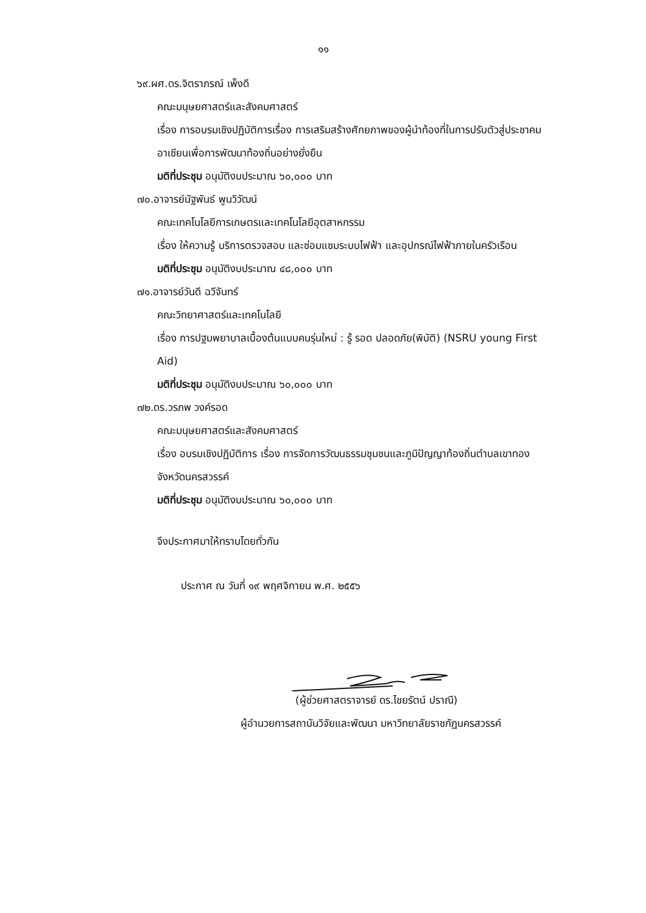๑๑
๖๙.ผศ.ดร.จิตราภรณ์ เพ็งดี
คณะมนุษยศาสตร์และสังคมศาสตร์
เรื่อง การอบรมเชิงปฏิบัติการเรื่อง การเสริมสร้างศักยภาพของผู้นำท้องที่ในการปรับตัวสู่ประชาคมอาเซียนเพื่อการพัฒนาท้องถิ่นอย่างยั่งยืน
มติที่ประชุม อนุมัติงบประมาณ ๖๐,๐๐๐ บาท
๗๐.อาจารย์นัฐพันธ์ พูนวิวัฒน์
คณะเทคโนโลยีการเกษตรและเทคโนโลยีอุตสาหกรรม
เรื่อง ให้ความรู้ บริการตรวจสอบ และซ่อมแซมระบบไฟฟ้า และอุปกรณ์ไฟฟ้าภายในครัวเรือน
มติที่ประชุม อนุมัติงบประมาณ ๔๘,๐๐๐ บาท
๗๑.อาจารย์วันดี ฉวีจันทร์
คณะวิทยาศาสตร์และเทคโนโลยี
เรื่อง การปฐมพยาบาลเบื้องต้นแบบคนรุ่นใหม่ : รู้ รอด ปลอดภัย(พิบัติ) (NSRU young First Aid)
มติที่ประชุม อนุมัติงบประมาณ ๖๐,๐๐๐ บาท
๗๒.ดร.วรภพ วงค์รอด
คณะมนุษยศาสตร์และสังคมศาสตร์
เรื่อง อบรมเชิงปฏิบัติการ เรื่อง การจัดการวัฒนธรรมชุมชนและภูมิปัญญาท้องถิ่นตำบลเขาทอง จังหวัดนครสวรรค์
มติที่ประชุม อนุมัติงบประมาณ ๖๐,๐๐๐ บาท
จึงประกาศมาให้ทราบโดยทั่วกัน
ประกาศ ณ วันที่ ๑๙ พฤศจิกายน พ.ศ. ๒๕๕๖
(ผู้ช่วยศาสตราจารย์ ดร.ไชยรัตน์ ปราณี)
ผู้อำนวยการสถาบันวิจัยและพัฒนา มหาวิทยาลัยราชภัฏนครสวรรค์